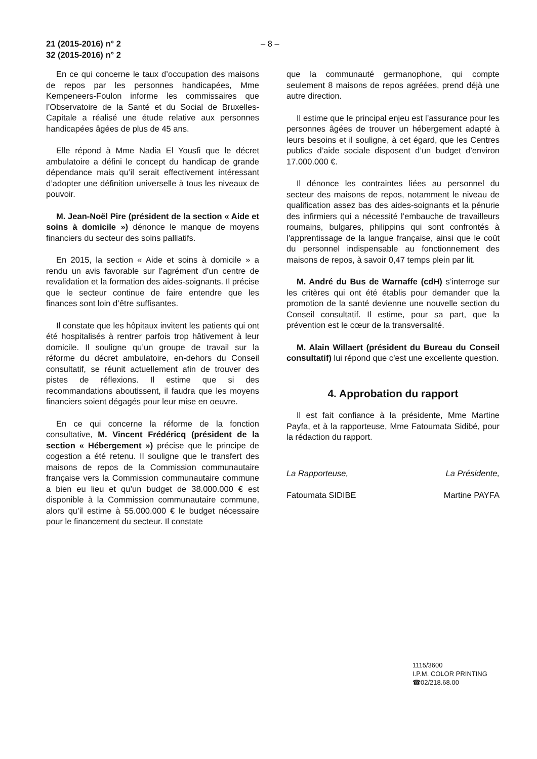21 (2015-2016) n° 2
32 (2015-2016) n° 2
– 8 –
En ce qui concerne le taux d’occupation des maisons de repos par les personnes handicapées, Mme Kempeneers-Foulon informe les commissaires que l’Observatoire de la Santé et du Social de Bruxelles-Capitale a réalisé une étude relative aux personnes handicapées âgées de plus de 45 ans.
Elle répond à Mme Nadia El Yousfi que le décret ambulatoire a défini le concept du handicap de grande dépendance mais qu’il serait effectivement intéressant d’adopter une définition universelle à tous les niveaux de pouvoir.
M. Jean-Noël Pire (président de la section « Aide et soins à domicile ») dénonce le manque de moyens financiers du secteur des soins palliatifs.
En 2015, la section « Aide et soins à domicile » a rendu un avis favorable sur l’agrément d’un centre de revalidation et la formation des aides-soignants. Il précise que le secteur continue de faire entendre que les finances sont loin d’être suffisantes.
Il constate que les hôpitaux invitent les patients qui ont été hospitalisés à rentrer parfois trop hâtivement à leur domicile. Il souligne qu’un groupe de travail sur la réforme du décret ambulatoire, en-dehors du Conseil consultatif, se réunit actuellement afin de trouver des pistes de réflexions. Il estime que si des recommandations aboutissent, il faudra que les moyens financiers soient dégagés pour leur mise en oeuvre.
En ce qui concerne la réforme de la fonction consultative, M. Vincent Frédéricq (président de la section « Hébergement ») précise que le principe de cogestion a été retenu. Il souligne que le transfert des maisons de repos de la Commission communautaire française vers la Commission communautaire commune a bien eu lieu et qu’un budget de 38.000.000 € est disponible à la Commission communautaire commune, alors qu’il estime à 55.000.000 € le budget nécessaire pour le financement du secteur. Il constate
que la communauté germanophone, qui compte seulement 8 maisons de repos agréées, prend déjà une autre direction.
Il estime que le principal enjeu est l’assurance pour les personnes âgées de trouver un hébergement adapté à leurs besoins et il souligne, à cet égard, que les Centres publics d’aide sociale disposent d’un budget d’environ 17.000.000 €.
Il dénonce les contraintes liées au personnel du secteur des maisons de repos, notamment le niveau de qualification assez bas des aides-soignants et la pénurie des infirmiers qui a nécessité l’embauche de travailleurs roumains, bulgares, philippins qui sont confrontés à l’apprentissage de la langue française, ainsi que le coût du personnel indispensable au fonctionnement des maisons de repos, à savoir 0,47 temps plein par lit.
M. André du Bus de Warnaffe (cdH) s’interroge sur les critères qui ont été établis pour demander que la promotion de la santé devienne une nouvelle section du Conseil consultatif. Il estime, pour sa part, que la prévention est le cœur de la transversalité.
M. Alain Willaert (président du Bureau du Conseil consultatif) lui répond que c’est une excellente question.
4. Approbation du rapport
Il est fait confiance à la présidente, Mme Martine Payfa, et à la rapporteuse, Mme Fatoumata Sidibé, pour la rédaction du rapport.
La Rapporteuse, La Présidente,
Fatoumata SIDIBE Martine PAYFA
1115/3600
I.P.M. COLOR PRINTING
☎02/218.68.00